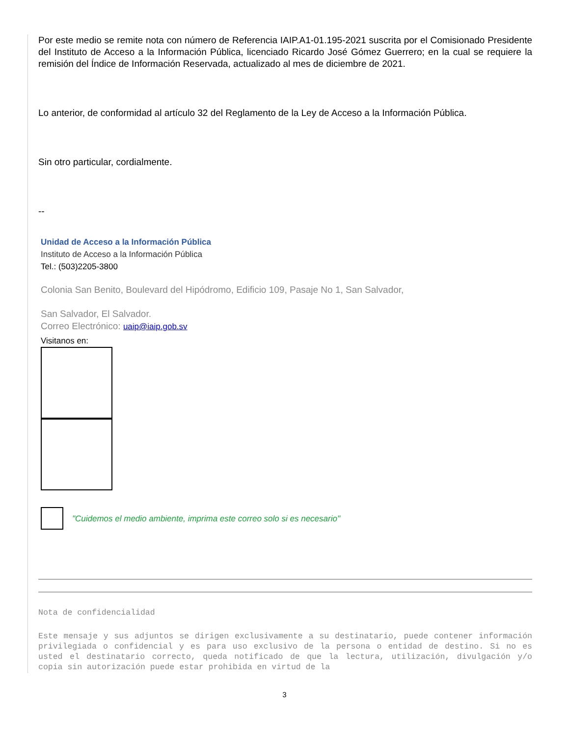Por este medio se remite nota con número de Referencia IAIP.A1-01.195-2021 suscrita por el Comisionado Presidente del Instituto de Acceso a la Información Pública, licenciado Ricardo José Gómez Guerrero; en la cual se requiere la remisión del Índice de Información Reservada, actualizado al mes de diciembre de 2021.
Lo anterior, de conformidad al artículo 32 del Reglamento de la Ley de Acceso a la Información Pública.
Sin otro particular, cordialmente.
--
Unidad de Acceso a la Información Pública
Instituto de Acceso a la Información Pública
Tel.: (503)2205-3800
Colonia San Benito, Boulevard del Hipódromo, Edificio 109, Pasaje No 1, San Salvador,
San Salvador, El Salvador.
Correo Electrónico: uaip@iaip.gob.sv
Visitanos en:
"Cuidemos el medio ambiente, imprima este correo solo si es necesario"
Nota de confidencialidad
Este mensaje y sus adjuntos se dirigen exclusivamente a su destinatario, puede contener información privilegiada o confidencial y es para uso exclusivo de la persona o entidad de destino. Si no es usted el destinatario correcto, queda notificado de que la lectura, utilización, divulgación y/o copia sin autorización puede estar prohibida en virtud de la
3